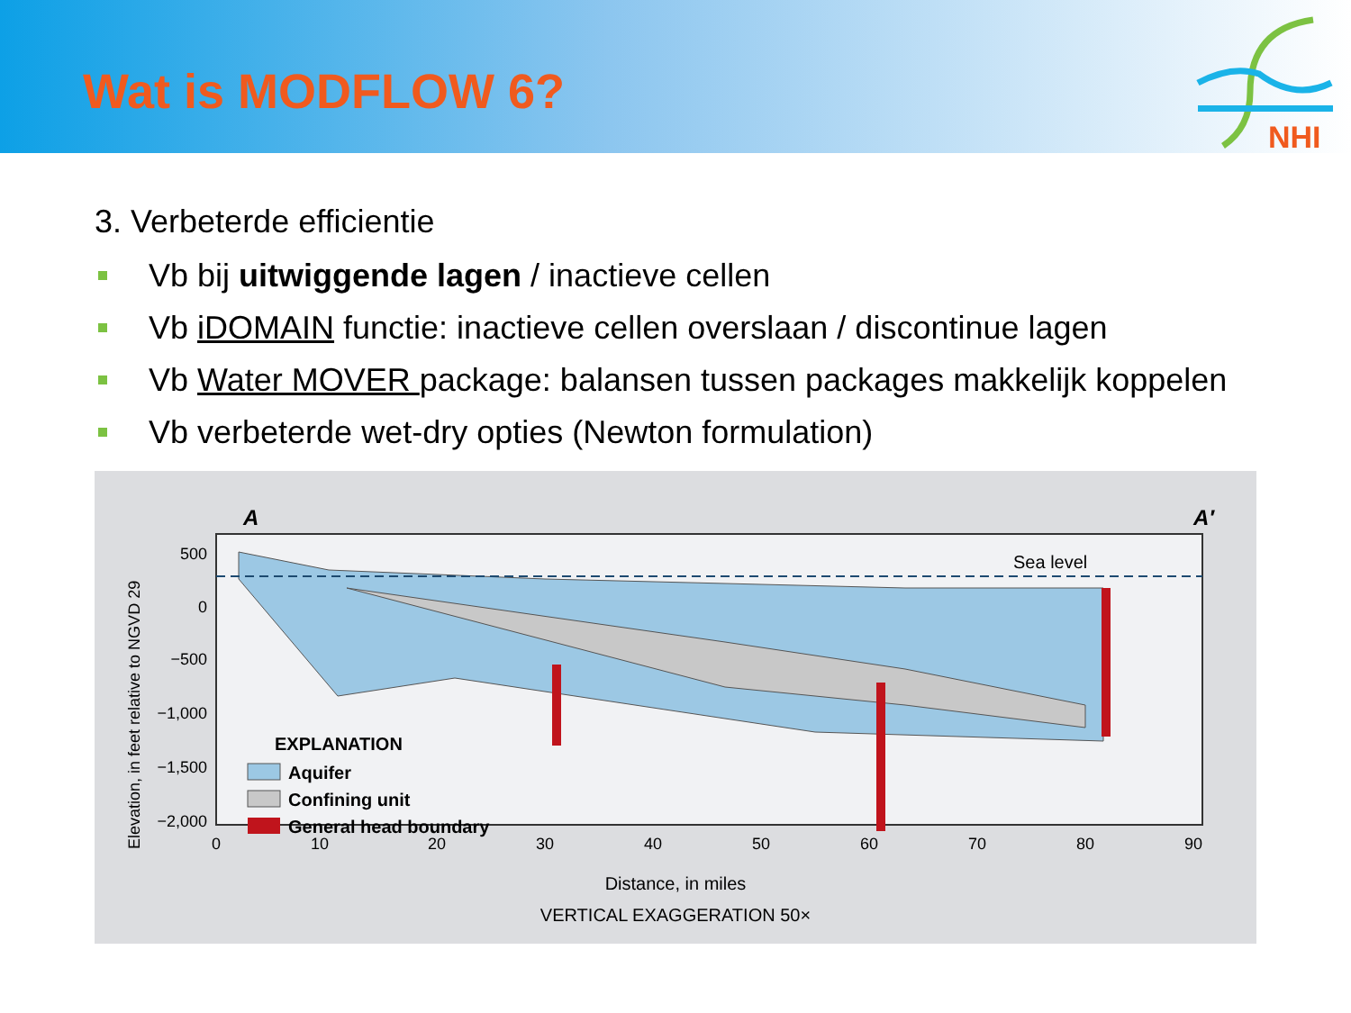Wat is MODFLOW 6?
NHI
3. Verbeterde efficientie
Vb bij uitwiggende lagen / inactieve cellen
Vb iDOMAIN functie: inactieve cellen overslaan / discontinue lagen
Vb Water MOVER package: balansen tussen packages makkelijk koppelen
Vb verbeterde wet-dry opties (Newton formulation)
A
A′
Sea level
500
0
−500
−1,000
−1,500
−2,000
0
10
20
30
40
50
60
70
80
90
Elevation, in feet relative to NGVD 29
EXPLANATION
Aquifer
Confining unit
General head boundary
Distance, in miles
VERTICAL EXAGGERATION 50×